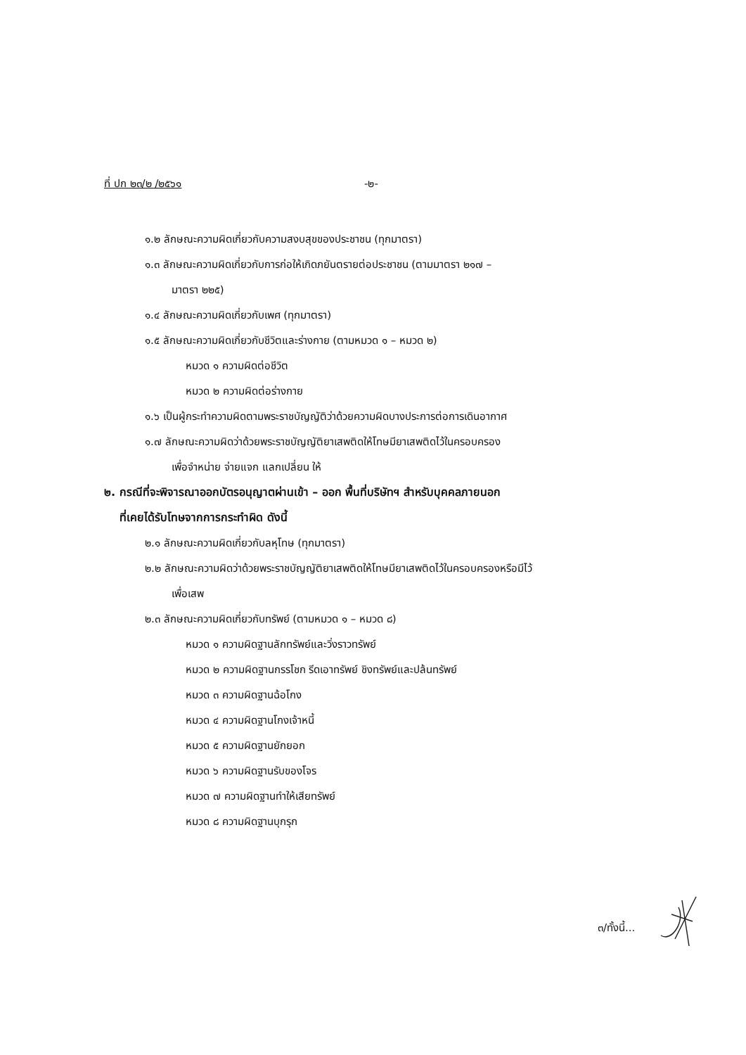ที่ ปก ๒๓/๒ /๒๕๖๑ -๒-
๑.๒ ลักษณะความผิดเกี่ยวกับความสงบสุขของประชาชน (ทุกมาตรา)
๑.๓ ลักษณะความผิดเกี่ยวกับการก่อให้เกิดภยันตรายต่อประชาชน (ตามมาตรา ๒๑๗ –
มาตรา ๒๒๕)
๑.๔ ลักษณะความผิดเกี่ยวกับเพศ (ทุกมาตรา)
๑.๕ ลักษณะความผิดเกี่ยวกับชีวิตและร่างกาย (ตามหมวด ๑ – หมวด ๒)
หมวด ๑ ความผิดต่อชีวิต
หมวด ๒ ความผิดต่อร่างกาย
๑.๖ เป็นผู้กระทำความผิดตามพระราชบัญญัติว่าด้วยความผิดบางประการต่อการเดินอากาศ
๑.๗ ลักษณะความผิดว่าด้วยพระราชบัญญัติยาเสพติดให้โทษมียาเสพติดไว้ในครอบครอง
เพื่อจำหน่าย จ่ายแจก แลกเปลี่ยน ให้
๒. กรณีที่จะพิจารณาออกบัตรอนุญาตผ่านเข้า – ออก พื้นที่บริษัทฯ สำหรับบุคคลภายนอก
ที่เคยได้รับโทษจากการกระทำผิด ดังนี้
๒.๑ ลักษณะความผิดเกี่ยวกับลหุโทษ (ทุกมาตรา)
๒.๒ ลักษณะความผิดว่าด้วยพระราชบัญญัติยาเสพติดให้โทษมียาเสพติดไว้ในครอบครองหรือมีไว้
เพื่อเสพ
๒.๓ ลักษณะความผิดเกี่ยวกับทรัพย์ (ตามหมวด ๑ – หมวด ๘)
หมวด ๑ ความผิดฐานลักทรัพย์และวิ่งราวทรัพย์
หมวด ๒ ความผิดฐานกรรโชก รีดเอาทรัพย์ ชิงทรัพย์และปล้นทรัพย์
หมวด ๓ ความผิดฐานฉ้อโกง
หมวด ๔ ความผิดฐานโกงเจ้าหนี้
หมวด ๕ ความผิดฐานยักยอก
หมวด ๖ ความผิดฐานรับของโจร
หมวด ๗ ความผิดฐานทำให้เสียทรัพย์
หมวด ๘ ความผิดฐานบุกรุก
๓/ทั้งนี้...